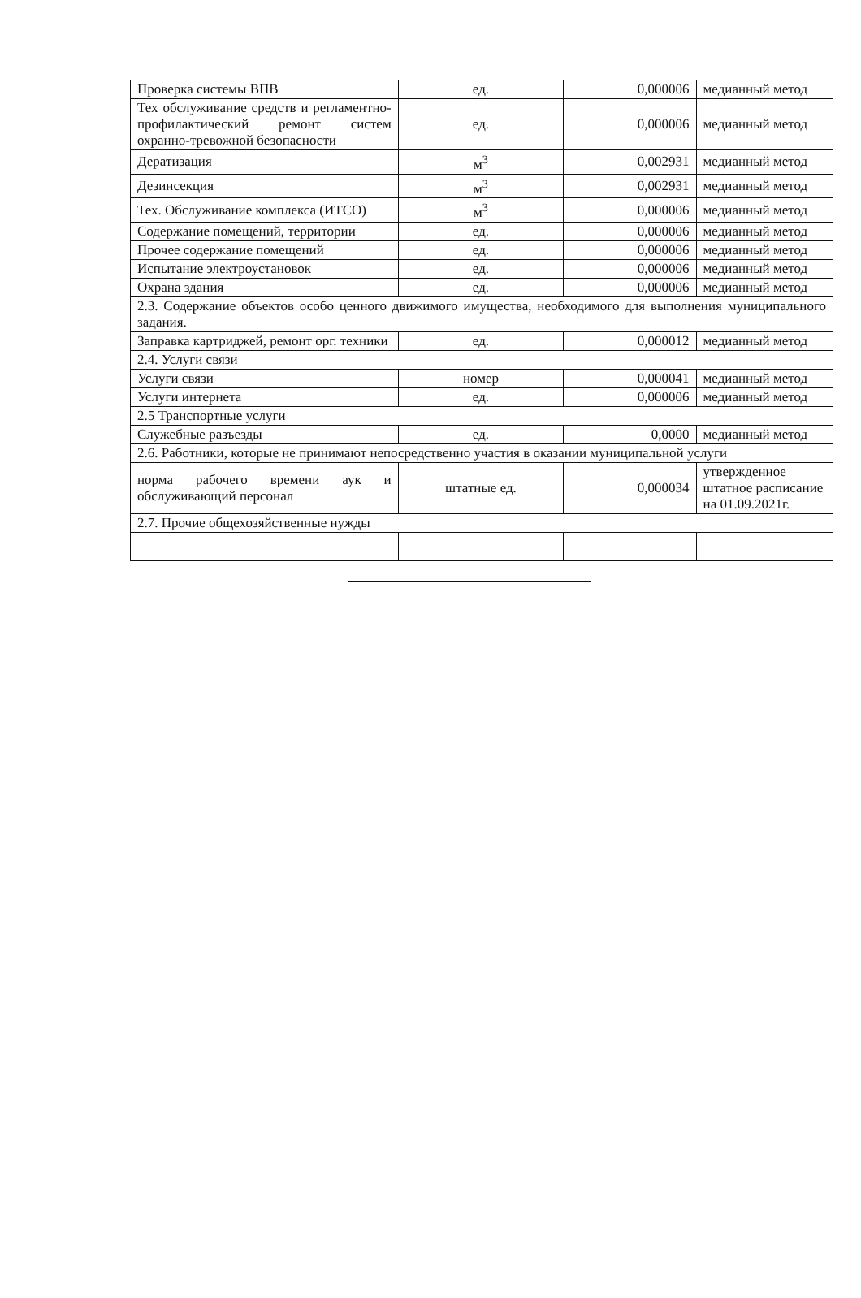| Проверка системы ВПВ | ед. | 0,000006 | медианный метод |
| Тех обслуживание средств и регламентно-профилактический ремонт систем охранно-тревожной безопасности | ед. | 0,000006 | медианный метод |
| Дератизация | м<sup>3</sup> | 0,002931 | медианный метод |
| Дезинсекция | м<sup>3</sup> | 0,002931 | медианный метод |
| Тех. Обслуживание комплекса (ИТСО) | м<sup>3</sup> | 0,000006 | медианный метод |
| Содержание помещений, территории | ед. | 0,000006 | медианный метод |
| Прочее содержание помещений | ед. | 0,000006 | медианный метод |
| Испытание электроустановок | ед. | 0,000006 | медианный метод |
| Охрана здания | ед. | 0,000006 | медианный метод |
| 2.3. Содержание объектов особо ценного движимого имущества, необходимого для выполнения муниципального задания. | | | |
| Заправка картриджей, ремонт орг. техники | ед. | 0,000012 | медианный метод |
| 2.4. Услуги связи | | | |
| Услуги связи | номер | 0,000041 | медианный метод |
| Услуги интернета | ед. | 0,000006 | медианный метод |
| 2.5 Транспортные услуги | | | |
| Служебные разъезды | ед. | 0,0000 | медианный метод |
| 2.6. Работники, которые не принимают непосредственно участия в оказании муниципальной услуги | | | |
| норма рабочего времени аук и обслуживающий персонал | штатные ед. | 0,000034 | утвержденное штатное расписание на 01.09.2021г. |
| 2.7. Прочие общехозяйственные нужды | | | |